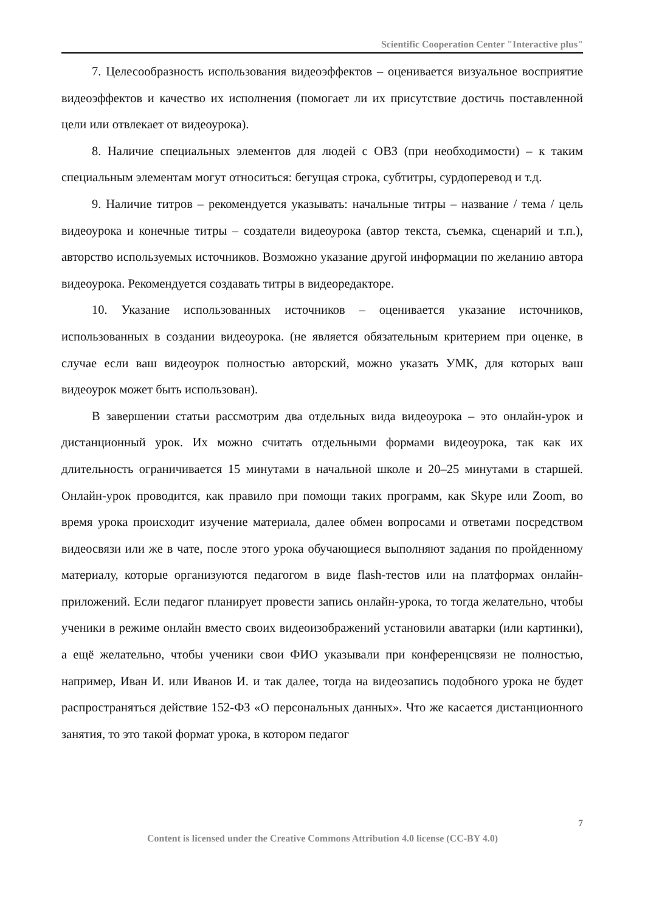Scientific Cooperation Center "Interactive plus"
7. Целесообразность использования видеоэффектов – оценивается визуальное восприятие видеоэффектов и качество их исполнения (помогает ли их присутствие достичь поставленной цели или отвлекает от видеоурока).
8. Наличие специальных элементов для людей с ОВЗ (при необходимости) – к таким специальным элементам могут относиться: бегущая строка, субтитры, сурдоперевод и т.д.
9. Наличие титров – рекомендуется указывать: начальные титры – название / тема / цель видеоурока и конечные титры – создатели видеоурока (автор текста, съемка, сценарий и т.п.), авторство используемых источников. Возможно указание другой информации по желанию автора видеоурока. Рекомендуется создавать титры в видеоредакторе.
10. Указание использованных источников – оценивается указание источников, использованных в создании видеоурока. (не является обязательным критерием при оценке, в случае если ваш видеоурок полностью авторский, можно указать УМК, для которых ваш видеоурок может быть использован).
В завершении статьи рассмотрим два отдельных вида видеоурока – это онлайн-урок и дистанционный урок. Их можно считать отдельными формами видеоурока, так как их длительность ограничивается 15 минутами в начальной школе и 20–25 минутами в старшей. Онлайн-урок проводится, как правило при помощи таких программ, как Skype или Zoom, во время урока происходит изучение материала, далее обмен вопросами и ответами посредством видеосвязи или же в чате, после этого урока обучающиеся выполняют задания по пройденному материалу, которые организуются педагогом в виде flash-тестов или на платформах онлайн-приложений. Если педагог планирует провести запись онлайн-урока, то тогда желательно, чтобы ученики в режиме онлайн вместо своих видеоизображений установили аватарки (или картинки), а ещё желательно, чтобы ученики свои ФИО указывали при конференцсвязи не полностью, например, Иван И. или Иванов И. и так далее, тогда на видеозапись подобного урока не будет распространяться действие 152-ФЗ «О персональных данных». Что же касается дистанционного занятия, то это такой формат урока, в котором педагог
7
Content is licensed under the Creative Commons Attribution 4.0 license (CC-BY 4.0)